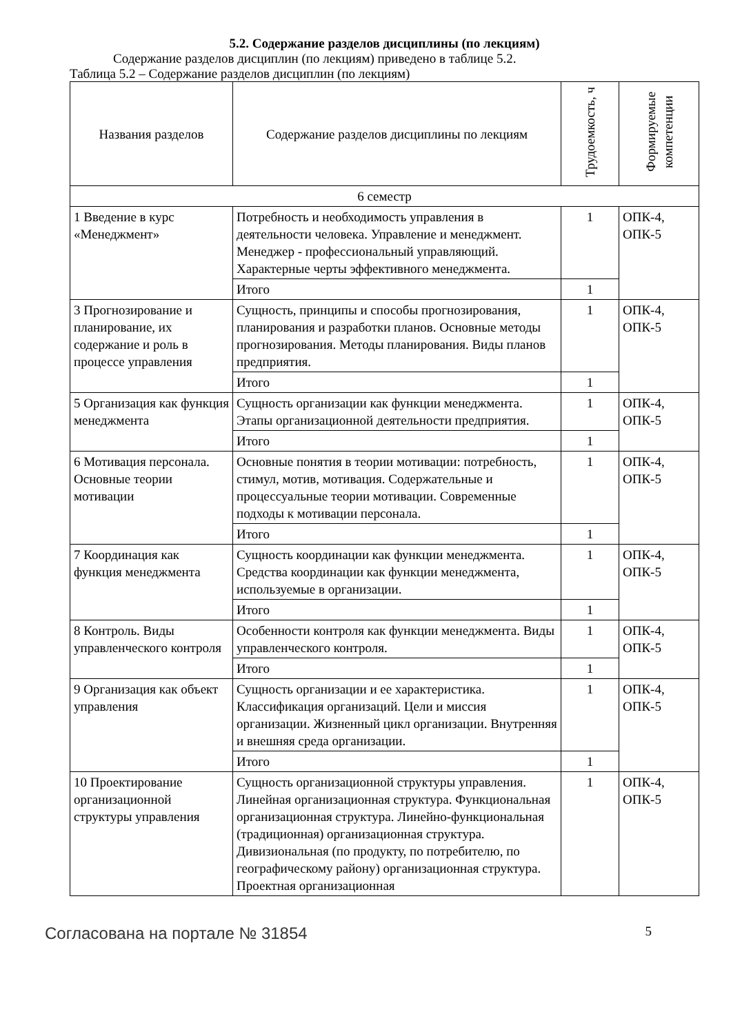5.2. Содержание разделов дисциплины (по лекциям)
Содержание разделов дисциплин (по лекциям) приведено в таблице 5.2.
Таблица 5.2 – Содержание разделов дисциплин (по лекциям)
| Названия разделов | Содержание разделов дисциплины по лекциям | Трудоемкость, ч | Формируемые компетенции |
| --- | --- | --- | --- |
| 6 семестр | | | |
| 1 Введение в курс «Менеджмент» | Потребность и необходимость управления в деятельности человека. Управление и менеджмент. Менеджер - профессиональный управляющий. Характерные черты эффективного менеджмента. | 1 | ОПК-4, ОПК-5 |
| | Итого | 1 | |
| 3 Прогнозирование и планирование, их содержание и роль в процессе управления | Сущность, принципы и способы прогнозирования, планирования и разработки планов. Основные методы прогнозирования. Методы планирования. Виды планов предприятия. | 1 | ОПК-4, ОПК-5 |
| | Итого | 1 | |
| 5 Организация как функция менеджмента | Сущность организации как функции менеджмента. Этапы организационной деятельности предприятия. | 1 | ОПК-4, ОПК-5 |
| | Итого | 1 | |
| 6 Мотивация персонала. Основные теории мотивации | Основные понятия в теории мотивации: потребность, стимул, мотив, мотивация. Содержательные и процессуальные теории мотивации. Современные подходы к мотивации персонала. | 1 | ОПК-4, ОПК-5 |
| | Итого | 1 | |
| 7 Координация как функция менеджмента | Сущность координации как функции менеджмента. Средства координации как функции менеджмента, используемые в организации. | 1 | ОПК-4, ОПК-5 |
| | Итого | 1 | |
| 8 Контроль. Виды управленческого контроля | Особенности контроля как функции менеджмента. Виды управленческого контроля. | 1 | ОПК-4, ОПК-5 |
| | Итого | 1 | |
| 9 Организация как объект управления | Сущность организации и ее характеристика. Классификация организаций. Цели и миссия организации. Жизненный цикл организации. Внутренняя и внешняя среда организации. | 1 | ОПК-4, ОПК-5 |
| | Итого | 1 | |
| 10 Проектирование организационной структуры управления | Сущность организационной структуры управления. Линейная организационная структура. Функциональная организационная структура. Линейно-функциональная (традиционная) организационная структура. Дивизиональная (по продукту, по потребителю, по географическому району) организационная структура. Проектная организационная | 1 | ОПК-4, ОПК-5 |
Согласована на портале № 31854 5